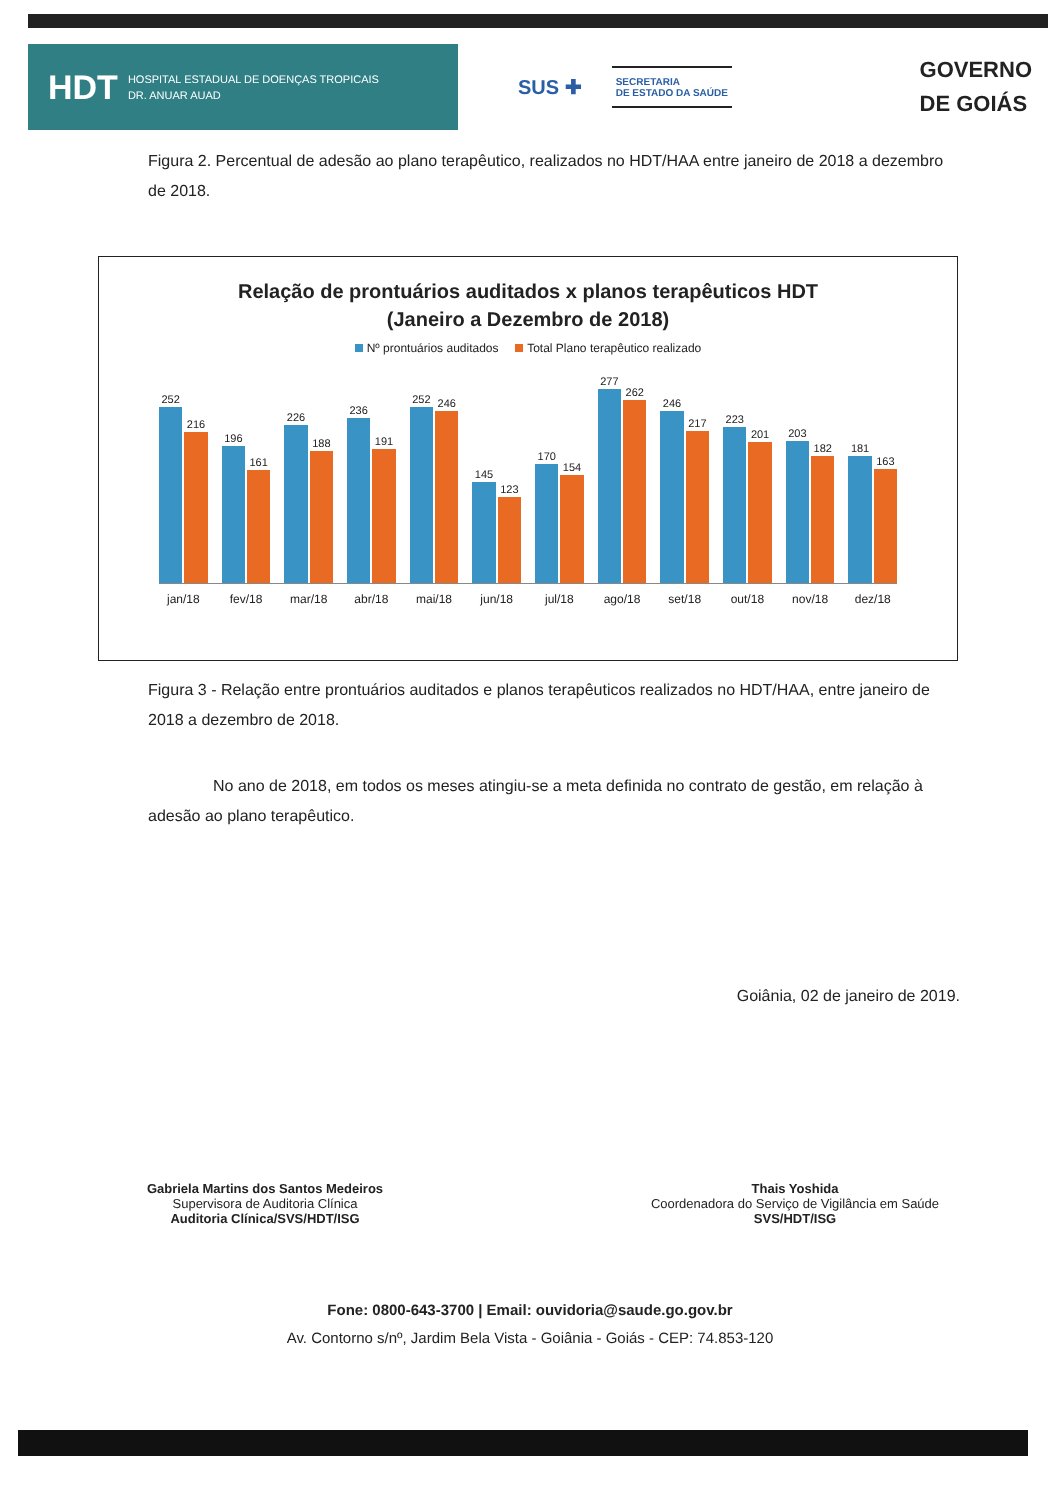HDT HOSPITAL ESTADUAL DE DOENÇAS TROPICAIS
DR. ANUAR AUAD
SUS ✚
SECRETARIA
DE ESTADO DA SAÚDE
GOVERNO
DE GOIÁS
Figura 2. Percentual de adesão ao plano terapêutico, realizados no HDT/HAA entre janeiro de 2018 a dezembro de 2018.
Relação de prontuários auditados x planos terapêuticos HDT
(Janeiro a Dezembro de 2018)
Nº prontuários auditados Total Plano terapêutico realizado
252
216
196
161
226
188
236
191
252
246
145
123
170
154
277
262
246
217
223
201
203
182
181
163
jan/18 fev/18 mar/18 abr/18 mai/18 jun/18 jul/18 ago/18 set/18 out/18 nov/18 dez/18
Figura 3 - Relação entre prontuários auditados e planos terapêuticos realizados no HDT/HAA, entre janeiro de 2018 a dezembro de 2018.
No ano de 2018, em todos os meses atingiu-se a meta definida no contrato de gestão, em relação à adesão ao plano terapêutico.
Goiânia, 02 de janeiro de 2019.
Gabriela Martins dos Santos Medeiros
Supervisora de Auditoria Clínica
Auditoria Clínica/SVS/HDT/ISG
Thais Yoshida
Coordenadora do Serviço de Vigilância em Saúde
SVS/HDT/ISG
Fone: 0800-643-3700 | Email: ouvidoria@saude.go.gov.br
Av. Contorno s/nº, Jardim Bela Vista - Goiânia - Goiás - CEP: 74.853-120